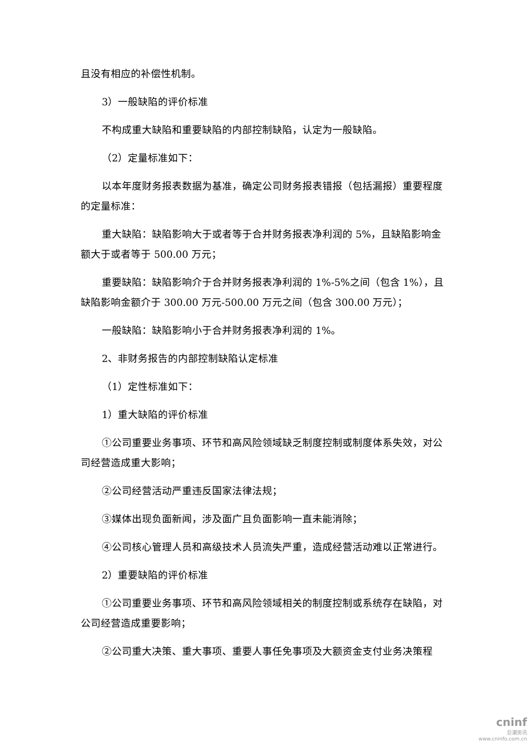且没有相应的补偿性机制。
3）一般缺陷的评价标准
不构成重大缺陷和重要缺陷的内部控制缺陷，认定为一般缺陷。
（2）定量标准如下：
以本年度财务报表数据为基准，确定公司财务报表错报（包括漏报）重要程度的定量标准：
重大缺陷：缺陷影响大于或者等于合并财务报表净利润的 5%，且缺陷影响金额大于或者等于 500.00 万元；
重要缺陷：缺陷影响介于合并财务报表净利润的 1%-5%之间（包含 1%），且缺陷影响金额介于 300.00 万元-500.00 万元之间（包含 300.00 万元）；
一般缺陷：缺陷影响小于合并财务报表净利润的 1%。
2、非财务报告的内部控制缺陷认定标准
（1）定性标准如下：
1）重大缺陷的评价标准
①公司重要业务事项、环节和高风险领域缺乏制度控制或制度体系失效，对公司经营造成重大影响；
②公司经营活动严重违反国家法律法规；
③媒体出现负面新闻，涉及面广且负面影响一直未能消除；
④公司核心管理人员和高级技术人员流失严重，造成经营活动难以正常进行。
2）重要缺陷的评价标准
①公司重要业务事项、环节和高风险领域相关的制度控制或系统存在缺陷，对公司经营造成重要影响；
②公司重大决策、重大事项、重要人事任免事项及大额资金支付业务决策程
cninf
巨潮资讯
www.cninfo.com.cn